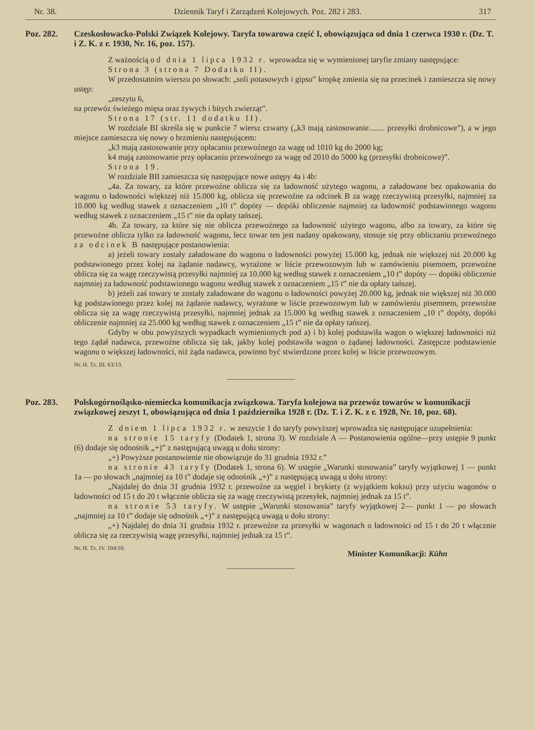Nr. 38. Dziennik Taryf i Zarządzeń Kolejowych. Poz. 282 i 283. 317
Poz. 282. Czeskosłowacko-Polski Związek Kolejowy. Taryfa towarowa część I, obowiązująca od dnia 1 czerwca 1930 r. (Dz. T. i Z. K. z r. 1930, Nr. 16, poz. 157).
Z ważnością od dnia 1 lipca 1932 r. wprowadza się w wymienionej taryfie zmiany następujące:
Strona 3 (strona 7 Dodatku II).
W przedostatnim wierszu po słowach: „soli potasowych i gipsu” kropkę zmienia się na przecinek i zamieszcza się nowy ustęp:
„zeszytu 6,
na przewóz świeżego mięsa oraz żywych i bitych zwierząt”.
Strona 17 (str. 11 dodatku II).
W rozdziale BI skreśla się w punkcie 7 wiersz czwarty („k3 mają zastosowanie........ przesyłki drobnicowe”), a w jego miejsce zamieszcza się nowy o brzmieniu następującem:
„k3 mają zastosowanie przy opłacaniu przewoźnego za wagę od 1010 kg do 2000 kg;
k4 mają zastosowanie przy opłacaniu przewoźnego za wagę od 2010 do 5000 kg (przesyłki drobnicowe)”.
Strona 19.
W rozdziale BII zamieszcza się następujące nowe ustępy 4a i 4b:
„4a. Za towary, za które przewoźne oblicza się za ładowność użytego wagonu, a załadowane bez opakowania do wagonu o ładowności większej niż 15.000 kg, oblicza się przewoźne za odcinek B za wagę rzeczywistą przesyłki, najmniej za 10.000 kg według stawek z oznaczeniem „10 t” dopóty — dopóki obliczenie najmniej za ładowność podstawionego wagonu według stawek z oznaczeniem „15 t” nie da opłaty tańszej.
4b. Za towary, za które się nie oblicza przewoźnego za ładowność użytego wagonu, albo za towary, za które się przewoźne oblicza tylko za ładowność wagonu, lecz towar ten jest nadany opakowany, stosuje się przy obliczaniu przewoźnego za odcinek B następujące postanowienia:
a) jeżeli towary zostały załadowane do wagonu o ładowności powyżej 15.000 kg, jednak nie większej niż 20.000 kg podstawionego przez kolej na żądanie nadawcy, wyrażone w liście przewozowym lub w zamówieniu pisemnem, przewoźne oblicza się za wagę rzeczywistą przesyłki najmniej za 10.000 kg według stawek z oznaczeniem „10 t” dopóty — dopóki obliczenie najmniej za ładowność podstawionego wagonu według stawek z oznaczeniem „15 t” nie da opłaty tańszej.
b) jeżeli zaś towary te zostały załadowane do wagonu o ładowności powyżej 20.000 kg, jednak nie większej niż 30.000 kg podstawionego przez kolej na żądanie nadawcy, wyrażone w liście przewozowym lub w zamówieniu pisemnem, przewoźne oblicza się za wagę rzeczywistą przesyłki, najmniej jednak za 15.000 kg według stawek z oznaczeniem „10 t” dopóty, dopóki obliczenie najmniej za 25.000 kg według stawek z oznaczeniem „15 t” nie da opłaty tańszej.
Gdyby w obu powyższych wypadkach wymienionych pod a) i b) kolej podstawiła wagon o większej ładowności niż tego żądał nadawca, przewoźne oblicza się tak, jakby kolej podstawiła wagon o żądanej ładowności. Zastępcze podstawienie wagonu o większej ładowności, niż żąda nadawca, powinno być stwierdzone przez kolej w liście przewozowym.
Nr. H. Tz. III. 63/13.
Poz. 283. Polskogórnośląsko-niemiecka komunikacja związkowa. Taryfa kolejowa na przewóz towarów w komunikacji związkowej zeszyt 1, obowiązująca od dnia 1 października 1928 r. (Dz. T. i Z. K. z r. 1928, Nr. 10, poz. 68).
Z dniem 1 lipca 1932 r. w zeszycie 1 do taryfy powyższej wprowadza się następujące uzupełnienia:
na stronie 15 taryfy (Dodatek 1, strona 3). W rozdziale A — Postanowienia ogólne—przy ustępie 9 punkt (6) dodaje się odnośnik „+)” z następującą uwagą u dołu strony:
„+) Powyższe postanowienie nie obowiązuje do 31 grudnia 1932 r.”
na stronie 43 taryfy (Dodatek 1, strona 6). W ustępie „Warunki stosowania” taryfy wyjątkowej 1 — punkt 1a — po słowach „najmniej za 10 t” dodaje się odnośnik „+)” z następującą uwagą u dołu strony:
„Najdalej do dnia 31 grudnia 1932 r. przewoźne za węgiel i brykiety (z wyjątkiem koksu) przy użyciu wagonów o ładowności od 15 t do 20 t włącznie oblicza się za wagę rzeczywistą przesyłek, najmniej jednak za 15 t”.
na stronie 53 taryfy. W ustępie „Warunki stosowania” taryfy wyjątkowej 2— punkt 1 — po słowach „najmniej za 10 t” dodaje się odnośnik „+)” z następującą uwagą u dołu strony:
„+) Najdalej do dnia 31 grudnia 1932 r. przewoźne za przesyłki w wagonach o ładowności od 15 t do 20 t włącznie oblicza się za rzeczywistą wagę przesyłki, najmniej jednak za 15 t”.
Nr. H. Tz. IV. 104/10.
Minister Komunikacji: Kühn